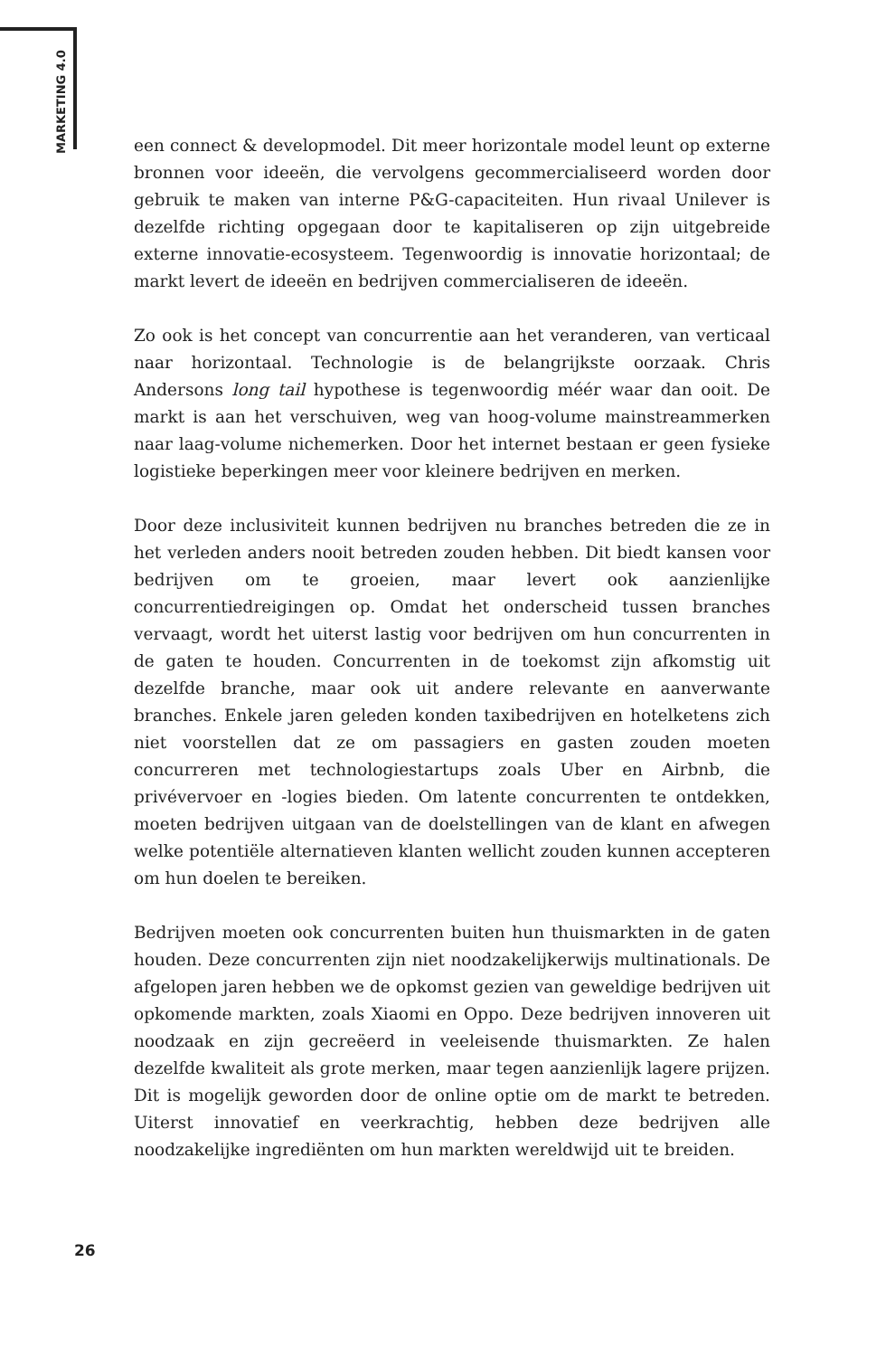MARKETING 4.0
een connect & developmodel. Dit meer horizontale model leunt op externe bronnen voor ideeën, die vervolgens gecommercialiseerd worden door gebruik te maken van interne P&G-capaciteiten. Hun rivaal Unilever is dezelfde richting opgegaan door te kapitaliseren op zijn uitgebreide externe innovatie-ecosysteem. Tegenwoordig is innovatie horizontaal; de markt levert de ideeën en bedrijven commercialiseren de ideeën.
Zo ook is het concept van concurrentie aan het veranderen, van verticaal naar horizontaal. Technologie is de belangrijkste oorzaak. Chris Andersons long tail hypothese is tegenwoordig méér waar dan ooit. De markt is aan het verschuiven, weg van hoog-volume mainstreammerken naar laag-volume nichemerken. Door het internet bestaan er geen fysieke logistieke beperkingen meer voor kleinere bedrijven en merken.
Door deze inclusiviteit kunnen bedrijven nu branches betreden die ze in het verleden anders nooit betreden zouden hebben. Dit biedt kansen voor bedrijven om te groeien, maar levert ook aanzienlijke concurrentiedreigingen op. Omdat het onderscheid tussen branches vervaagt, wordt het uiterst lastig voor bedrijven om hun concurrenten in de gaten te houden. Concurrenten in de toekomst zijn afkomstig uit dezelfde branche, maar ook uit andere relevante en aanverwante branches. Enkele jaren geleden konden taxibedrijven en hotelketens zich niet voorstellen dat ze om passagiers en gasten zouden moeten concurreren met technologiestartups zoals Uber en Airbnb, die privévervoer en -logies bieden. Om latente concurrenten te ontdekken, moeten bedrijven uitgaan van de doelstellingen van de klant en afwegen welke potentiële alternatieven klanten wellicht zouden kunnen accepteren om hun doelen te bereiken.
Bedrijven moeten ook concurrenten buiten hun thuismarkten in de gaten houden. Deze concurrenten zijn niet noodzakelijkerwijs multinationals. De afgelopen jaren hebben we de opkomst gezien van geweldige bedrijven uit opkomende markten, zoals Xiaomi en Oppo. Deze bedrijven innoveren uit noodzaak en zijn gecreëerd in veeleisende thuismarkten. Ze halen dezelfde kwaliteit als grote merken, maar tegen aanzienlijk lagere prijzen. Dit is mogelijk geworden door de online optie om de markt te betreden. Uiterst innovatief en veerkrachtig, hebben deze bedrijven alle noodzakelijke ingrediënten om hun markten wereldwijd uit te breiden.
26